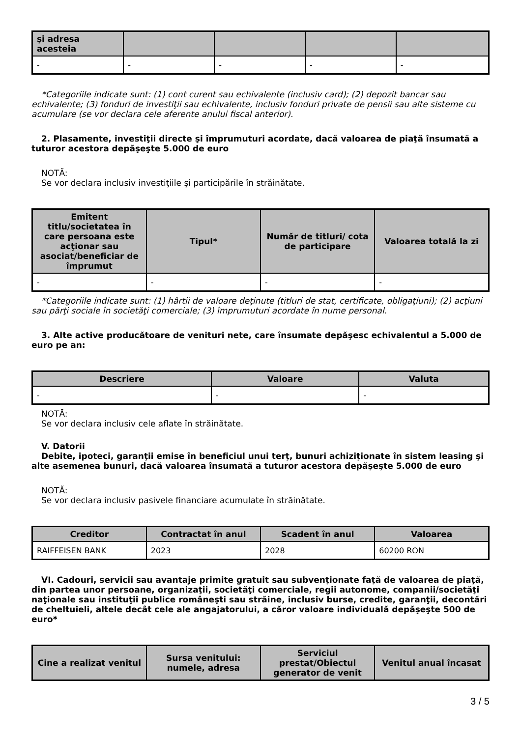| şi adresa acesteia | | | | |
| --- | --- | --- | --- | --- |
| - | - | - | - | - |
*Categoriile indicate sunt: (1) cont curent sau echivalente (inclusiv card); (2) depozit bancar sau echivalente; (3) fonduri de investiţii sau echivalente, inclusiv fonduri private de pensii sau alte sisteme cu acumulare (se vor declara cele aferente anului fiscal anterior).
2. Plasamente, investiţii directe şi împrumuturi acordate, dacă valoarea de piaţă însumată a tuturor acestora depăşeşte 5.000 de euro
NOTĂ:
Se vor declara inclusiv investiţiile şi participările în străinătate.
| Emitent titlu/societatea în care persoana este acţionar sau asociat/beneficiar de împrumut | Tipul* | Număr de titluri/ cota de participare | Valoarea totală la zi |
| --- | --- | --- | --- |
| - | - | - | - |
*Categoriile indicate sunt: (1) hârtii de valoare deţinute (titluri de stat, certificate, obligaţiuni); (2) acţiuni sau părţi sociale în societăţi comerciale; (3) împrumuturi acordate în nume personal.
3. Alte active producătoare de venituri nete, care însumate depăşesc echivalentul a 5.000 de euro pe an:
| Descriere | Valoare | Valuta |
| --- | --- | --- |
| - | - | - |
NOTĂ:
Se vor declara inclusiv cele aflate în străinătate.
V. Datorii
Debite, ipoteci, garanţii emise în beneficiul unui terţ, bunuri achiziţionate în sistem leasing şi alte asemenea bunuri, dacă valoarea însumată a tuturor acestora depăşeşte 5.000 de euro
NOTĂ:
Se vor declara inclusiv pasivele financiare acumulate în străinătate.
| Creditor | Contractat în anul | Scadent în anul | Valoarea |
| --- | --- | --- | --- |
| RAIFFEISEN BANK | 2023 | 2028 | 60200 RON |
VI. Cadouri, servicii sau avantaje primite gratuit sau subvenţionate faţă de valoarea de piaţă, din partea unor persoane, organizaţii, societăţi comerciale, regii autonome, companii/societăţi naţionale sau instituţii publice româneşti sau străine, inclusiv burse, credite, garanţii, decontări de cheltuieli, altele decât cele ale angajatorului, a căror valoare individuală depăşeşte 500 de euro*
| Cine a realizat venitul | Sursa venitului: numele, adresa | Serviciul prestat/Obiectul generator de venit | Venitul anual încasat |
| --- | --- | --- | --- |
3 / 5